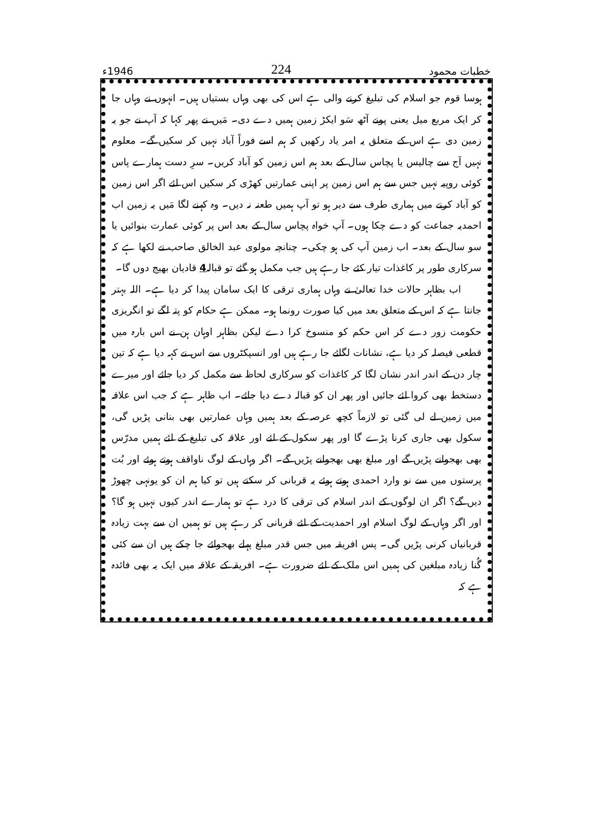خطبات محمود 224 1946ء
ہوسا قوم جو اسلام کی تبلیغ کرنے والی ہے اس کی بھی وہاں بستیاں ہیں۔ انہوں نے وہاں جا کر ایک مربع میل یعنی پونے آٹھ سَو ایکڑ زمین ہمیں دے دی۔ مَیں نے پھر کہا کہ آپ نے جو یہ زمین دی ہے اس کے متعلق یہ امر یاد رکھیں کہ ہم اسے فوراً آباد نہیں کر سکیں گے۔ معلوم نہیں آج سے چالیس یا پچاس سال کے بعد ہم اس زمین کو آباد کریں۔ سرِ دست ہمارے پاس کوئی روپیہ نہیں جس سے ہم اس زمین پر اپنی عمارتیں کھڑی کر سکیں اس لئے اگر اس زمین کو آباد کرنے میں ہماری طرف سے دیر ہو تو آپ ہمیں طعنہ نہ دیں۔ وہ کہنے لگا مَیں یہ زمین اب احمدیہ جماعت کو دے چکا ہوں۔ آپ خواہ پچاس سال کے بعد اس پر کوئی عمارت بنوائیں یا سو سال کے بعد۔ اب زمین آپ کی ہو چکی۔ چنانچہ مولوی عبد الخالق صاحب نے لکھا ہے کہ سرکاری طور پر کاغذات تیار کئے جا رہے ہیں جب مکمل ہو گئے تو قبالہ4 قادیان بھیج دوں گا۔
اب بظاہر حالات خدا تعالیٰ نے وہاں ہماری ترقی کا ایک سامان پیدا کر دیا ہے۔ اللہ بہتر جانتا ہے کہ اس کے متعلق بعد میں کیا صورت رونما ہو۔ ممکن ہے حکام کو پتہ لگے تو انگریزی حکومت زور دے کر اس حکم کو منسوخ کرا دے لیکن بظاہر اوہان ہن نے اس بارہ میں قطعی فیصلہ کر دیا ہے، نشانات لگائے جا رہے ہیں اور انسپکٹروں سے اس نے کہہ دیا ہے کہ تین چار دن کے اندر اندر نشان لگا کر کاغذات کو سرکاری لحاظ سے مکمل کر دیا جائے اور میرے دستخط بھی کروا لئے جائیں اور پھر ان کو قبالہ دے دیا جائے۔ اب ظاہر ہے کہ جب اس علاقہ میں زمین لے لی گئی تو لازماً کچھ عرصہ کے بعد ہمیں وہاں عمارتیں بھی بنانی پڑیں گی، سکول بھی جاری کرنا پڑے گا اور پھر سکول کے لئے اور علاقہ کی تبلیغ کے لئے ہمیں مدرّس بھی بھجوانے پڑیں گے اور مبلغ بھی بھجوانے پڑیں گے۔ اگر وہاں کے لوگ ناواقف ہوتے ہوئے اور بُت پرستوں میں سے نو وارد احمدی ہوتے ہوئے یہ قربانی کر سکتے ہیں تو کیا ہم ان کو یونہی چھوڑ دیں گے؟ اگر ان لوگوں کے اندر اسلام کی ترقی کا درد ہے تو ہمارے اندر کیوں نہیں ہو گا؟ اور اگر وہاں کے لوگ اسلام اور احمدیت کے لئے قربانی کر رہے ہیں تو ہمیں ان سے بہت زیادہ قربانیاں کرنی پڑیں گی۔ پس افریقہ میں جس قدر مبلغ پہلے بھجوائے جا چکے ہیں ان سے کئی گُنا زیادہ مبلغین کی ہمیں اس ملک کے لئے ضرورت ہے۔ افریقہ کے علاقہ میں ایک یہ بھی فائدہ ہے کہ